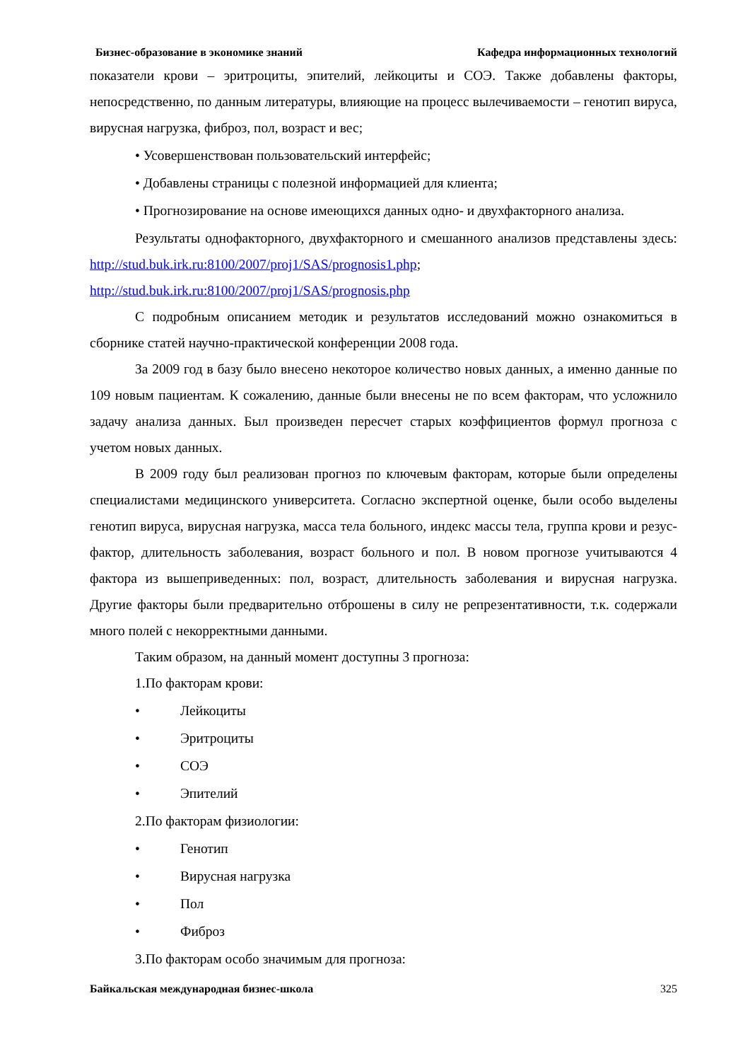Бизнес-образование в экономике знаний Кафедра информационных технологий
показатели крови – эритроциты, эпителий, лейкоциты и СОЭ. Также добавлены факторы, непосредственно, по данным литературы, влияющие на процесс вылечиваемости – генотип вируса, вирусная нагрузка, фиброз, пол, возраст и вес;
• Усовершенствован пользовательский интерфейс;
• Добавлены страницы с полезной информацией для клиента;
• Прогнозирование на основе имеющихся данных одно- и двухфакторного анализа.
Результаты однофакторного, двухфакторного и смешанного анализов представлены здесь: http://stud.buk.irk.ru:8100/2007/proj1/SAS/prognosis1.php; http://stud.buk.irk.ru:8100/2007/proj1/SAS/prognosis.php
С подробным описанием методик и результатов исследований можно ознакомиться в сборнике статей научно-практической конференции 2008 года.
За 2009 год в базу было внесено некоторое количество новых данных, а именно данные по 109 новым пациентам. К сожалению, данные были внесены не по всем факторам, что усложнило задачу анализа данных. Был произведен пересчет старых коэффициентов формул прогноза с учетом новых данных.
В 2009 году был реализован прогноз по ключевым факторам, которые были определены специалистами медицинского университета. Согласно экспертной оценке, были особо выделены генотип вируса, вирусная нагрузка, масса тела больного, индекс массы тела, группа крови и резус- фактор, длительность заболевания, возраст больного и пол. В новом прогнозе учитываются 4 фактора из вышеприведенных: пол, возраст, длительность заболевания и вирусная нагрузка. Другие факторы были предварительно отброшены в силу не репрезентативности, т.к. содержали много полей с некорректными данными.
Таким образом, на данный момент доступны 3 прогноза:
1.По факторам крови:
• Лейкоциты
• Эритроциты
• СОЭ
• Эпителий
2.По факторам физиологии:
• Генотип
• Вирусная нагрузка
• Пол
• Фиброз
3.По факторам особо значимым для прогноза:
Байкальская международная бизнес-школа 325